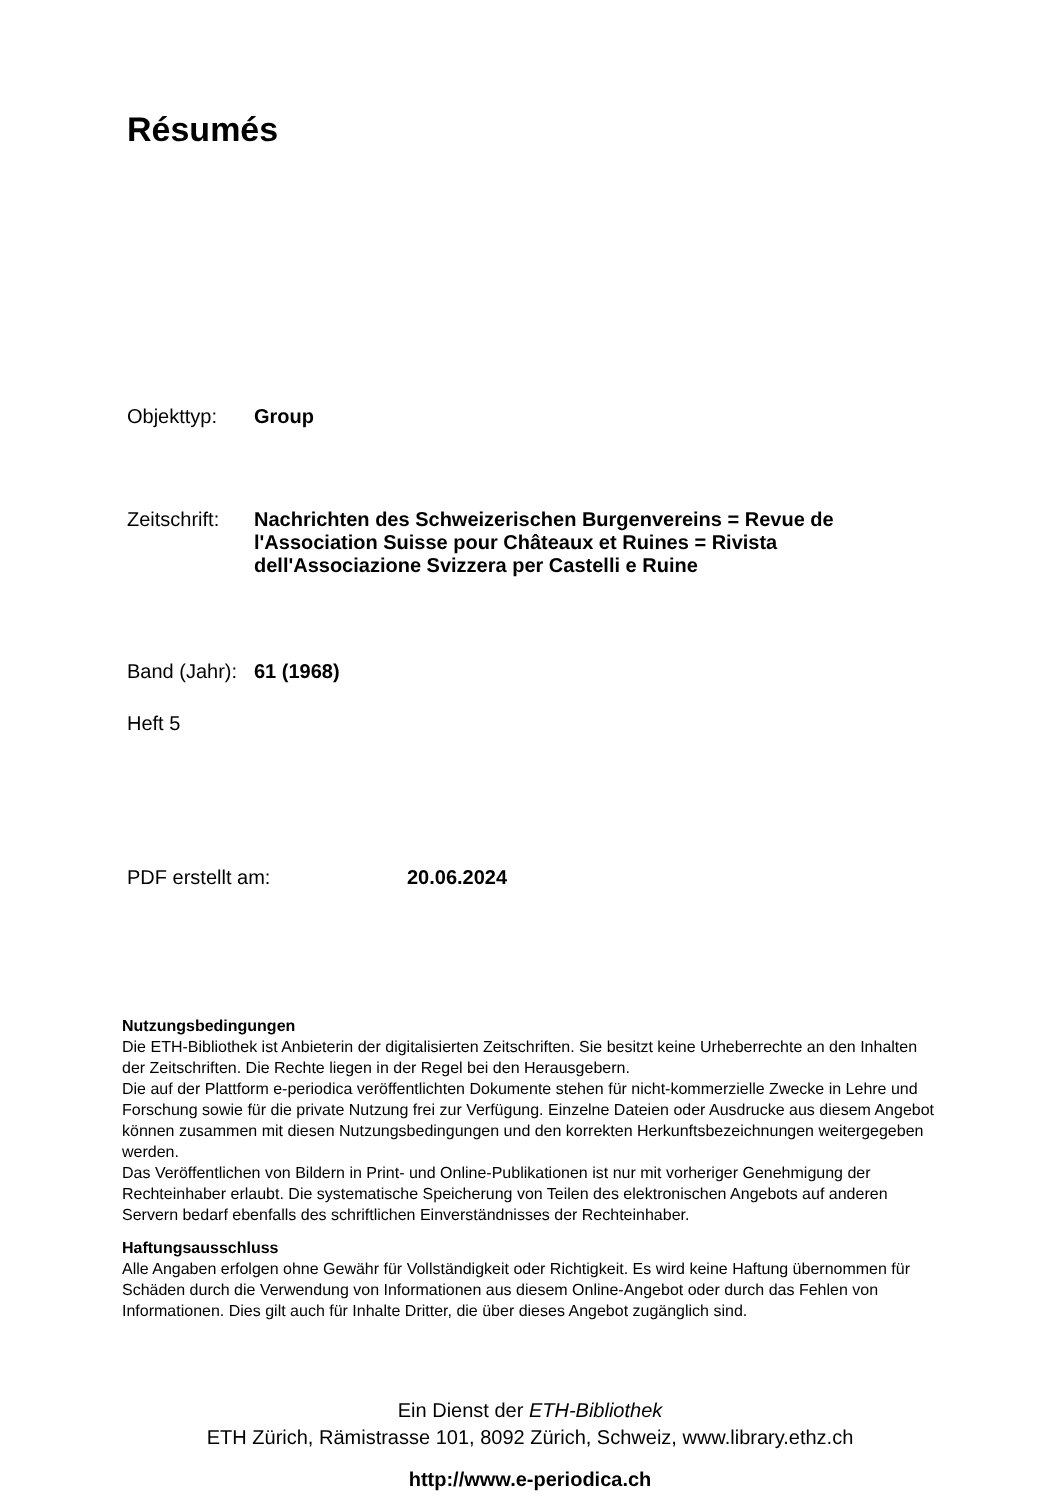Résumés
Objekttyp: Group
Zeitschrift:
Nachrichten des Schweizerischen Burgenvereins = Revue de l'Association Suisse pour Châteaux et Ruines = Rivista dell'Associazione Svizzera per Castelli e Ruine
Band (Jahr):
61 (1968)
Heft 5
PDF erstellt am: 20.06.2024
Nutzungsbedingungen
Die ETH-Bibliothek ist Anbieterin der digitalisierten Zeitschriften. Sie besitzt keine Urheberrechte an den Inhalten der Zeitschriften. Die Rechte liegen in der Regel bei den Herausgebern.
Die auf der Plattform e-periodica veröffentlichten Dokumente stehen für nicht-kommerzielle Zwecke in Lehre und Forschung sowie für die private Nutzung frei zur Verfügung. Einzelne Dateien oder Ausdrucke aus diesem Angebot können zusammen mit diesen Nutzungsbedingungen und den korrekten Herkunftsbezeichnungen weitergegeben werden.
Das Veröffentlichen von Bildern in Print- und Online-Publikationen ist nur mit vorheriger Genehmigung der Rechteinhaber erlaubt. Die systematische Speicherung von Teilen des elektronischen Angebots auf anderen Servern bedarf ebenfalls des schriftlichen Einverständnisses der Rechteinhaber.
Haftungsausschluss
Alle Angaben erfolgen ohne Gewähr für Vollständigkeit oder Richtigkeit. Es wird keine Haftung übernommen für Schäden durch die Verwendung von Informationen aus diesem Online-Angebot oder durch das Fehlen von Informationen. Dies gilt auch für Inhalte Dritter, die über dieses Angebot zugänglich sind.
Ein Dienst der ETH-Bibliothek
ETH Zürich, Rämistrasse 101, 8092 Zürich, Schweiz, www.library.ethz.ch
http://www.e-periodica.ch